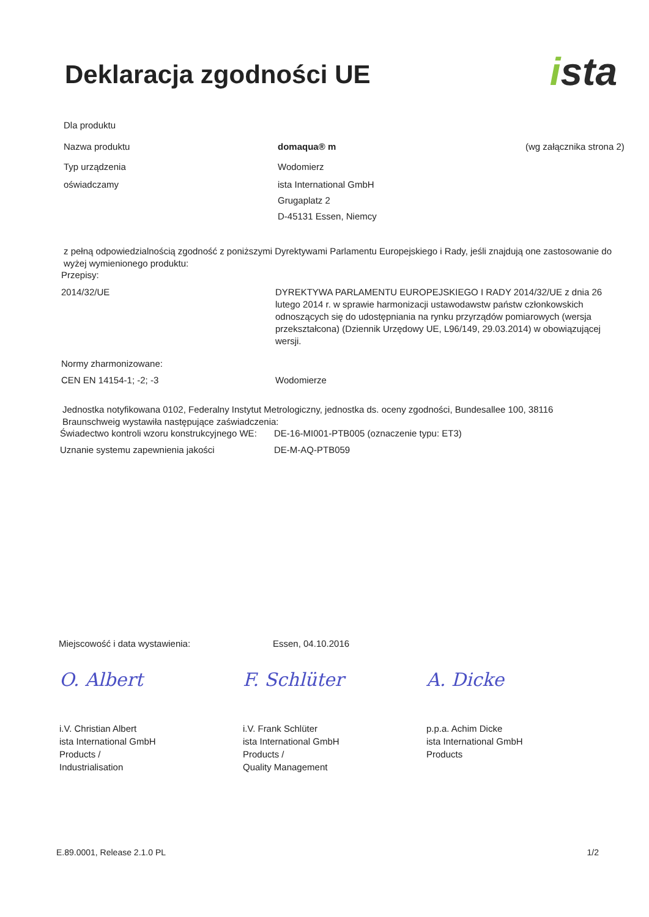Deklaracja zgodności UE
ista
Dla produktu
Nazwa produktu domaqua® m (wg załącznika strona 2)
Typ urządzenia Wodomierz
oświadczamy ista International GmbH
Grugaplatz 2
D-45131 Essen, Niemcy
z pełną odpowiedzialnością zgodność z poniższymi Dyrektywami Parlamentu Europejskiego i Rady, jeśli znajdują one zastosowanie do wyżej wymienionego produktu:
Przepisy:
2014/32/UE DYREKTYWA PARLAMENTU EUROPEJSKIEGO I RADY 2014/32/UE z dnia 26 lutego 2014 r. w sprawie harmonizacji ustawodawstw państw członkowskich odnoszących się do udostępniania na rynku przyrządów pomiarowych (wersja przekształcona) (Dziennik Urzędowy UE, L96/149, 29.03.2014) w obowiązującej wersji.
Normy zharmonizowane:
CEN EN 14154-1; -2; -3 Wodomierze
Jednostka notyfikowana 0102, Federalny Instytut Metrologiczny, jednostka ds. oceny zgodności, Bundesallee 100, 38116 Braunschweig wystawiła następujące zaświadczenia:
Świadectwo kontroli wzoru konstrukcyjnego WE:
DE-16-MI001-PTB005 (oznaczenie typu: ET3)
Uznanie systemu zapewnienia jakości DE-M-AQ-PTB059
Miejscowość i data wystawienia: Essen, 04.10.2016
O. Albert
i.V. Christian Albert
ista International GmbH
Products /
Industrialisation
F. Schlüter
i.V. Frank Schlüter
ista International GmbH
Products /
Quality Management
A. Dicke
p.p.a. Achim Dicke
ista International GmbH
Products
E.89.0001, Release 2.1.0 PL 1/2